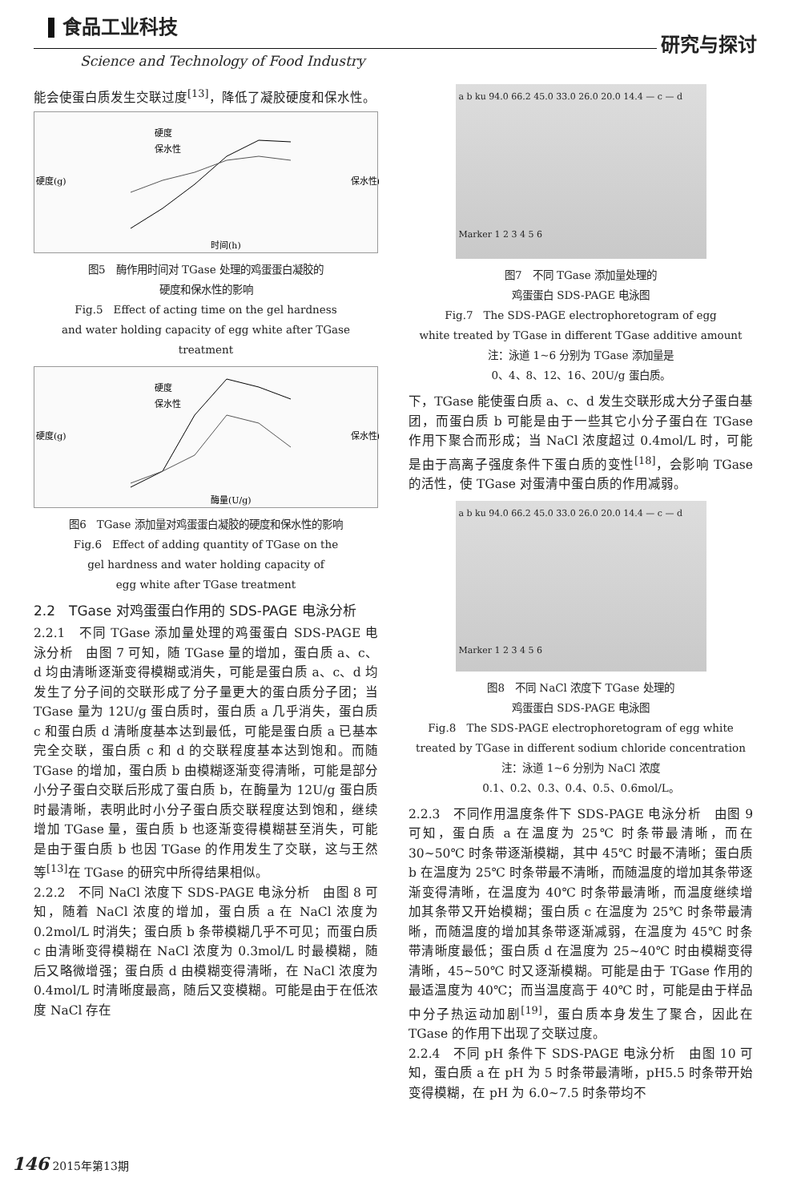食品工业科技
Science and Technology of Food Industry
研究与探讨
能会使蛋白质发生交联过度<sup>[13]</sup>，降低了凝胶硬度和保水性。
硬度
保水性
时间(h)
硬度(g)
保水性(%)
图5　酶作用时间对 TGase 处理的鸡蛋蛋白凝胶的
硬度和保水性的影响
Fig.5　Effect of acting time on the gel hardness
and water holding capacity of egg white after TGase treatment
硬度
保水性
酶量(U/g)
硬度(g)
保水性(%)
图6　TGase 添加量对鸡蛋蛋白凝胶的硬度和保水性的影响
Fig.6　Effect of adding quantity of TGase on the
gel hardness and water holding capacity of
egg white after TGase treatment
2.2　TGase 对鸡蛋蛋白作用的 SDS-PAGE 电泳分析
2.2.1　不同 TGase 添加量处理的鸡蛋蛋白 SDS-PAGE 电泳分析　由图 7 可知，随 TGase 量的增加，蛋白质 a、c、d 均由清晰逐渐变得模糊或消失，可能是蛋白质 a、c、d 均发生了分子间的交联形成了分子量更大的蛋白质分子团；当 TGase 量为 12U/g 蛋白质时，蛋白质 a 几乎消失，蛋白质 c 和蛋白质 d 清晰度基本达到最低，可能是蛋白质 a 已基本完全交联，蛋白质 c 和 d 的交联程度基本达到饱和。而随 TGase 的增加，蛋白质 b 由模糊逐渐变得清晰，可能是部分小分子蛋白交联后形成了蛋白质 b，在酶量为 12U/g 蛋白质时最清晰，表明此时小分子蛋白质交联程度达到饱和，继续增加 TGase 量，蛋白质 b 也逐渐变得模糊甚至消失，可能是由于蛋白质 b 也因 TGase 的作用发生了交联，这与王然等<sup>[13]</sup>在 TGase 的研究中所得结果相似。
2.2.2　不同 NaCl 浓度下 SDS-PAGE 电泳分析　由图 8 可知，随着 NaCl 浓度的增加，蛋白质 a 在 NaCl 浓度为 0.2mol/L 时消失；蛋白质 b 条带模糊几乎不可见；而蛋白质 c 由清晰变得模糊在 NaCl 浓度为 0.3mol/L 时最模糊，随后又略微增强；蛋白质 d 由模糊变得清晰，在 NaCl 浓度为 0.4mol/L 时清晰度最高，随后又变模糊。可能是由于在低浓度 NaCl 存在
a b ku 94.0 66.2 45.0 33.0 26.0 20.0 14.4 — c — d
Marker 1 2 3 4 5 6
图7　不同 TGase 添加量处理的
鸡蛋蛋白 SDS-PAGE 电泳图
Fig.7　The SDS-PAGE electrophoretogram of egg
white treated by TGase in different TGase additive amount
注：泳道 1~6 分别为 TGase 添加量是
0、4、8、12、16、20U/g 蛋白质。
下，TGase 能使蛋白质 a、c、d 发生交联形成大分子蛋白基团，而蛋白质 b 可能是由于一些其它小分子蛋白在 TGase 作用下聚合而形成；当 NaCl 浓度超过 0.4mol/L 时，可能是由于高离子强度条件下蛋白质的变性<sup>[18]</sup>，会影响 TGase 的活性，使 TGase 对蛋清中蛋白质的作用减弱。
a b ku 94.0 66.2 45.0 33.0 26.0 20.0 14.4 — c — d
Marker 1 2 3 4 5 6
图8　不同 NaCl 浓度下 TGase 处理的
鸡蛋蛋白 SDS-PAGE 电泳图
Fig.8　The SDS-PAGE electrophoretogram of egg white
treated by TGase in different sodium chloride concentration
注：泳道 1~6 分别为 NaCl 浓度
0.1、0.2、0.3、0.4、0.5、0.6mol/L。
2.2.3　不同作用温度条件下 SDS-PAGE 电泳分析　由图 9 可知，蛋白质 a 在温度为 25℃ 时条带最清晰，而在 30~50℃ 时条带逐渐模糊，其中 45℃ 时最不清晰；蛋白质 b 在温度为 25℃ 时条带最不清晰，而随温度的增加其条带逐渐变得清晰，在温度为 40℃ 时条带最清晰，而温度继续增加其条带又开始模糊；蛋白质 c 在温度为 25℃ 时条带最清晰，而随温度的增加其条带逐渐减弱，在温度为 45℃ 时条带清晰度最低；蛋白质 d 在温度为 25~40℃ 时由模糊变得清晰，45~50℃ 时又逐渐模糊。可能是由于 TGase 作用的最适温度为 40℃；而当温度高于 40℃ 时，可能是由于样品中分子热运动加剧<sup>[19]</sup>，蛋白质本身发生了聚合，因此在 TGase 的作用下出现了交联过度。
2.2.4　不同 pH 条件下 SDS-PAGE 电泳分析　由图 10 可知，蛋白质 a 在 pH 为 5 时条带最清晰，pH5.5 时条带开始变得模糊，在 pH 为 6.0~7.5 时条带均不
146 2015年第13期